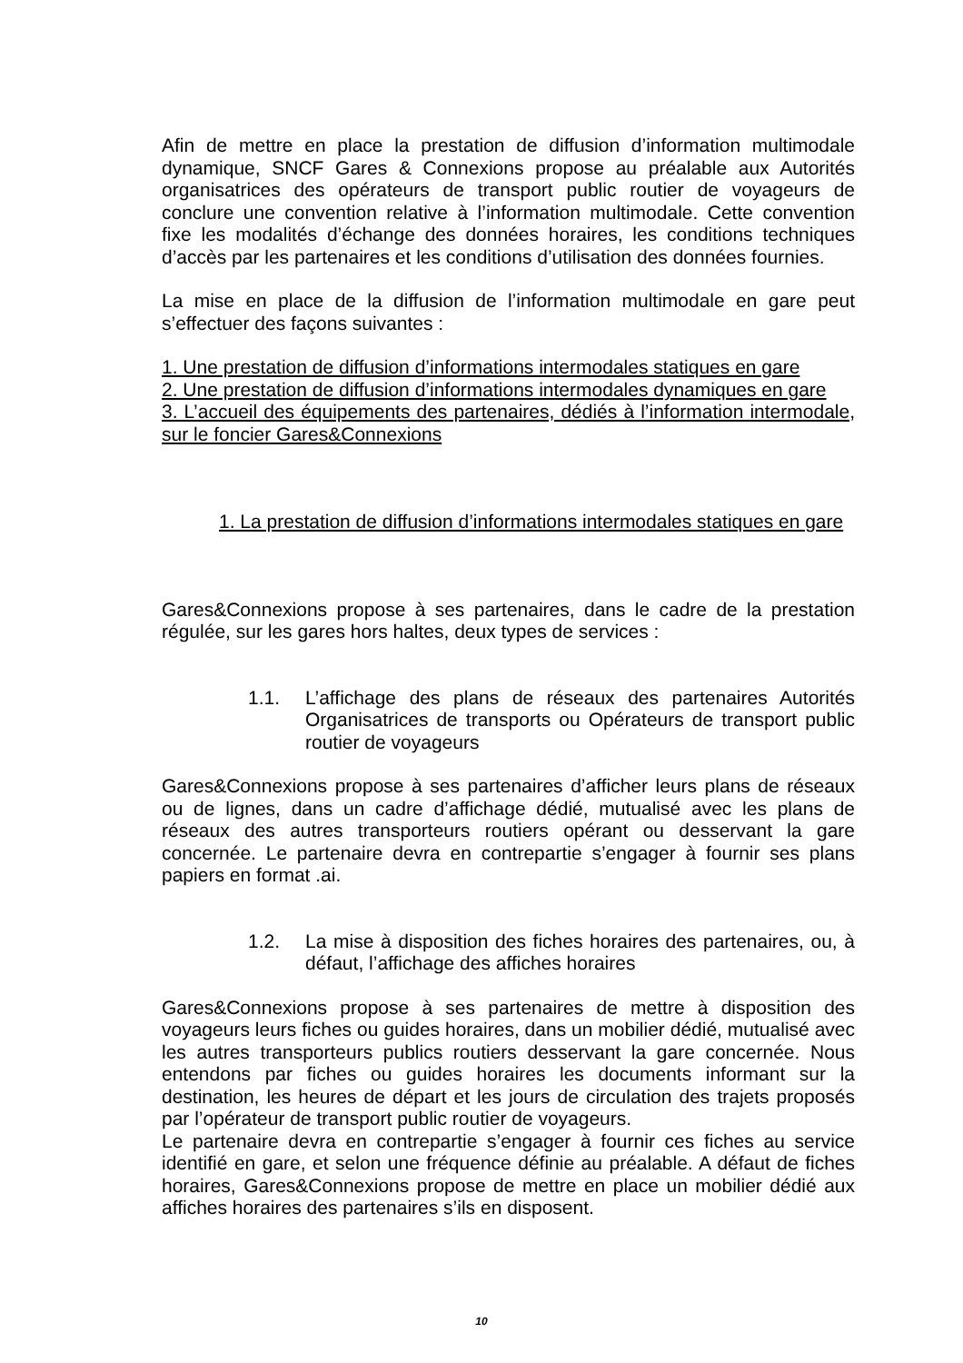Afin de mettre en place la prestation de diffusion d’information multimodale dynamique, SNCF Gares & Connexions propose au préalable aux Autorités organisatrices des opérateurs de transport public routier de voyageurs de conclure une convention relative à l’information multimodale. Cette convention fixe les modalités d’échange des données horaires, les conditions techniques d’accès par les partenaires et les conditions d’utilisation des données fournies.
La mise en place de la diffusion de l’information multimodale en gare peut s’effectuer des façons suivantes :
1. Une prestation de diffusion d’informations intermodales statiques en gare
2. Une prestation de diffusion d’informations intermodales dynamiques en gare
3. L’accueil des équipements des partenaires, dédiés à l’information intermodale, sur le foncier Gares&Connexions
1. La prestation de diffusion d’informations intermodales statiques en gare
Gares&Connexions propose à ses partenaires, dans le cadre de la prestation régulée, sur les gares hors haltes, deux types de services :
1.1. L’affichage des plans de réseaux des partenaires Autorités Organisatrices de transports ou Opérateurs de transport public routier de voyageurs
Gares&Connexions propose à ses partenaires d’afficher leurs plans de réseaux ou de lignes, dans un cadre d’affichage dédié, mutualisé avec les plans de réseaux des autres transporteurs routiers opérant ou desservant la gare concernée. Le partenaire devra en contrepartie s’engager à fournir ses plans papiers en format .ai.
1.2. La mise à disposition des fiches horaires des partenaires, ou, à défaut, l’affichage des affiches horaires
Gares&Connexions propose à ses partenaires de mettre à disposition des voyageurs leurs fiches ou guides horaires, dans un mobilier dédié, mutualisé avec les autres transporteurs publics routiers desservant la gare concernée. Nous entendons par fiches ou guides horaires les documents informant sur la destination, les heures de départ et les jours de circulation des trajets proposés par l’opérateur de transport public routier de voyageurs.
Le partenaire devra en contrepartie s’engager à fournir ces fiches au service identifié en gare, et selon une fréquence définie au préalable. A défaut de fiches horaires, Gares&Connexions propose de mettre en place un mobilier dédié aux affiches horaires des partenaires s’ils en disposent.
10